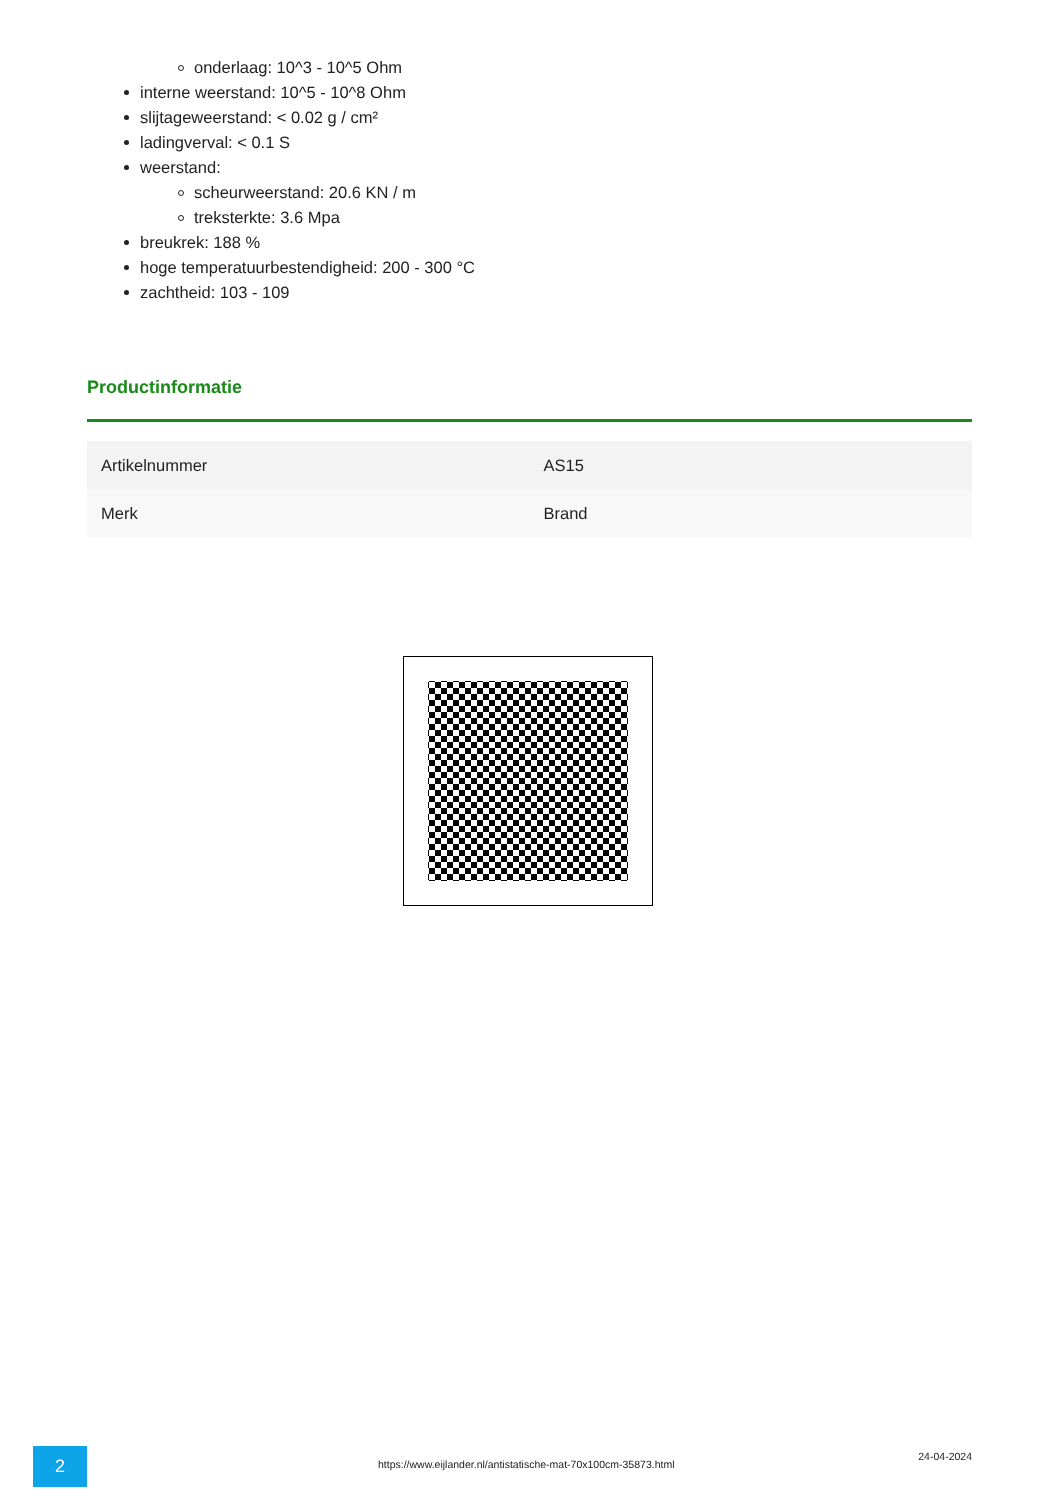onderlaag: 10^3 - 10^5 Ohm
interne weerstand: 10^5 - 10^8 Ohm
slijtageweerstand: < 0.02 g / cm²
ladingverval: < 0.1 S
weerstand:
scheurweerstand: 20.6 KN / m
treksterkte: 3.6 Mpa
breukrek: 188 %
hoge temperatuurbestendigheid: 200 - 300 °C
zachtheid: 103 - 109
Productinformatie
| Artikelnummer | AS15 |
| Merk | Brand |
2
https://www.eijlander.nl/antistatische-mat-70x100cm-35873.html
24-04-2024